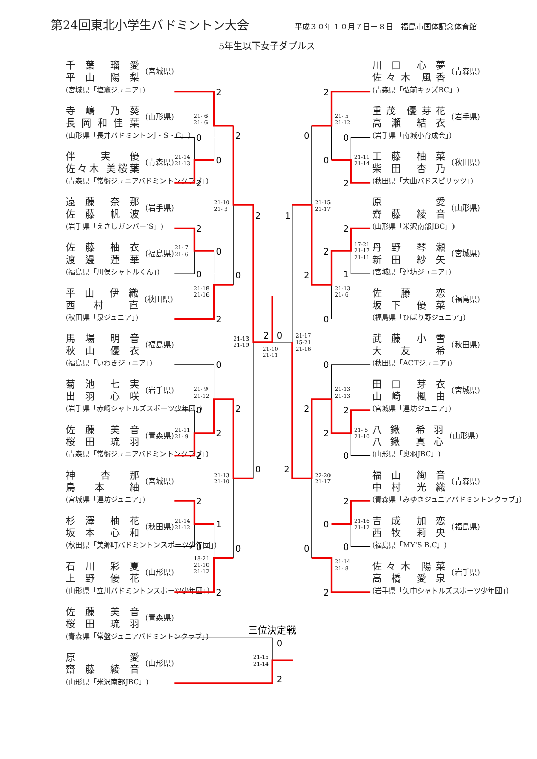2
0
0
2
2
2
0
0
2
0
2
2
0
1
0
0
2
2
2
2
1
0
2
0
0
2
0
0
0
2
2
2
1
2
0
0
2
2
2
0
2
2
0
0
0
2
0
2
21- 6
21- 6
21-14
21-13
21-10
21- 3
21- 7
21- 6
21-18
21-16
21-13
21-19
21-10
21-11
21-17
15-21
21-16
21- 9
21-12
21-11
21- 9
21-13
21-10
21-14
21-12
18-21
21-10
21-12
21- 5
21-12
21-11
21-14
21-15
21-17
17-21
21-17
21-11
21-13
21- 6
21-13
21-13
21- 5
21-10
22-20
21-17
21-16
21-12
21-14
21- 8
21-15
21-14
三位決定戦
第24回東北小学生バドミントン大会
平成３０年１０月７日－８日　福島市国体記念体育館
5年生以下女子ダブルス
千 葉　瑠 愛
平 山　陽 梨
(宮城県「塩竈ジュニア」)
(宮城県)
寺 嶋　乃 葵
長 岡 和 佳 葉
(山形県「長井バドミントンJ・S・C」)
(山形県)
伴　実 優
佐々木 美桜葉
(青森県「常盤ジュニアバドミントンクラブ」)
(青森県)
遠 藤　奈 那
佐 藤　帆 波
(岩手県「えさしガンバー‘S」)
(岩手県)
佐 藤　柚 衣
渡 邊　蓮 華
(福島県「川俣シャトルくん」)
(福島県)
平 山　伊 織
西 村　直
(秋田県「泉ジュニア」)
(秋田県)
馬 場　明 音
秋 山　優 衣
(福島県「いわきジュニア」)
(福島県)
菊 池　七 実
出 羽　心 咲
(岩手県「赤崎シャトルズスポーツ少年団」)
(岩手県)
佐 藤　美 音
桜 田　琉 羽
(青森県「常盤ジュニアバドミントンクラブ」)
(青森県)
神　杏 那
鳥 本　紬
(宮城県「連坊ジュニア」)
(宮城県)
杉 澤　柚 花
坂 本　心 和
(秋田県「美郷町バドミントンスポーツ少年団」)
(秋田県)
石 川　彩 夏
上 野　優 花
(山形県「立川バドミントンスポーツ少年団」)
(山形県)
佐 藤　美 音
桜 田　琉 羽
(青森県「常盤ジュニアバドミントンクラブ」)
(青森県)
原　愛
齋 藤　綾 音
(山形県「米沢南部JBC」)
(山形県)
川 口　心 夢
佐 々 木　風 香
(青森県「弘前キッズBC」)
(青森県)
重 茂　優 芽 花
高 瀬　結 衣
(岩手県「南城小育成会」)
(岩手県)
工 藤　柚 菜
柴 田　杏 乃
(秋田県「大曲バドスピリッツ」)
(秋田県)
原　愛
齋 藤　綾 音
(山形県「米沢南部JBC」)
(山形県)
丹 野　琴 瀬
新 田　紗 矢
(宮城県「連坊ジュニア」)
(宮城県)
佐 藤　恋
坂 下　優 菜
(福島県「ひばり野ジュニア」)
(福島県)
武 藤　小 雪
大 友　希
(秋田県「ACTジュニア」)
(秋田県)
田 口　芽 衣
山 崎　楓 由
(宮城県「連坊ジュニア」)
(宮城県)
八 鍬　希 羽
八 鍬　真 心
(山形県「奥羽JBC」)
(山形県)
福 山　絢 音
中 村　光 織
(青森県「みゆきジュニアバドミントンクラブ」)
(青森県)
吉 成　加 恋
西 牧　莉 央
(福島県「MY'S B.C」)
(福島県)
佐 々 木　陽 菜
高 橋　愛 泉
(岩手県「矢巾シャトルズスポーツ少年団」)
(岩手県)